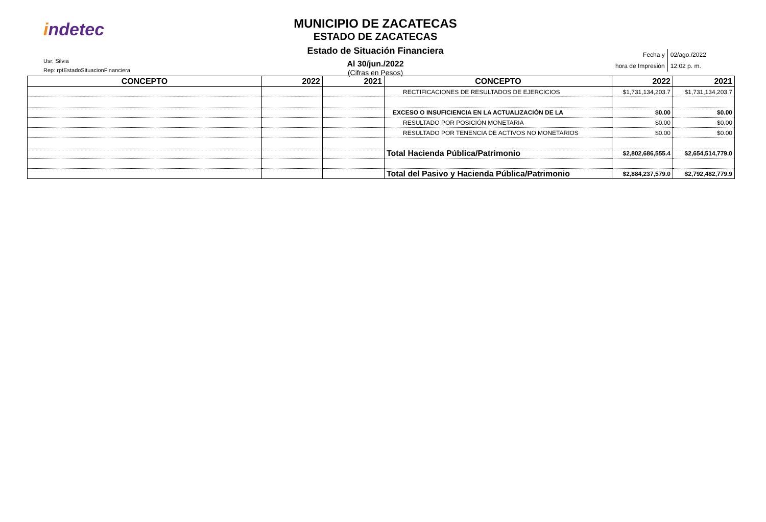indetec
Usr: Silvia
Rep: rptEstadoSituacionFinanciera
MUNICIPIO DE ZACATECAS
ESTADO DE ZACATECAS
Estado de Situación Financiera
Al 30/jun./2022
(Cifras en Pesos)
| Fecha y | 02/ago./2022 |
| hora de Impresión | 12:02 p. m. |
| CONCEPTO | 2022 | 2021 | CONCEPTO | 2022 | 2021 |
| --- | --- | --- | --- | --- | --- |
| | | | RECTIFICACIONES DE RESULTADOS DE EJERCICIOS | $1,731,134,203.7 | $1,731,134,203.7 |
| | | | EXCESO O INSUFICIENCIA EN LA ACTUALIZACIÓN DE LA | $0.00 | $0.00 |
| | | | RESULTADO POR POSICIÓN MONETARIA | $0.00 | $0.00 |
| | | | RESULTADO POR TENENCIA DE ACTIVOS NO MONETARIOS | $0.00 | $0.00 |
| | | | Total Hacienda Pública/Patrimonio | $2,802,686,555.4 | $2,654,514,779.0 |
| | | | Total del Pasivo y Hacienda Pública/Patrimonio | $2,884,237,579.0 | $2,792,482,779.9 |